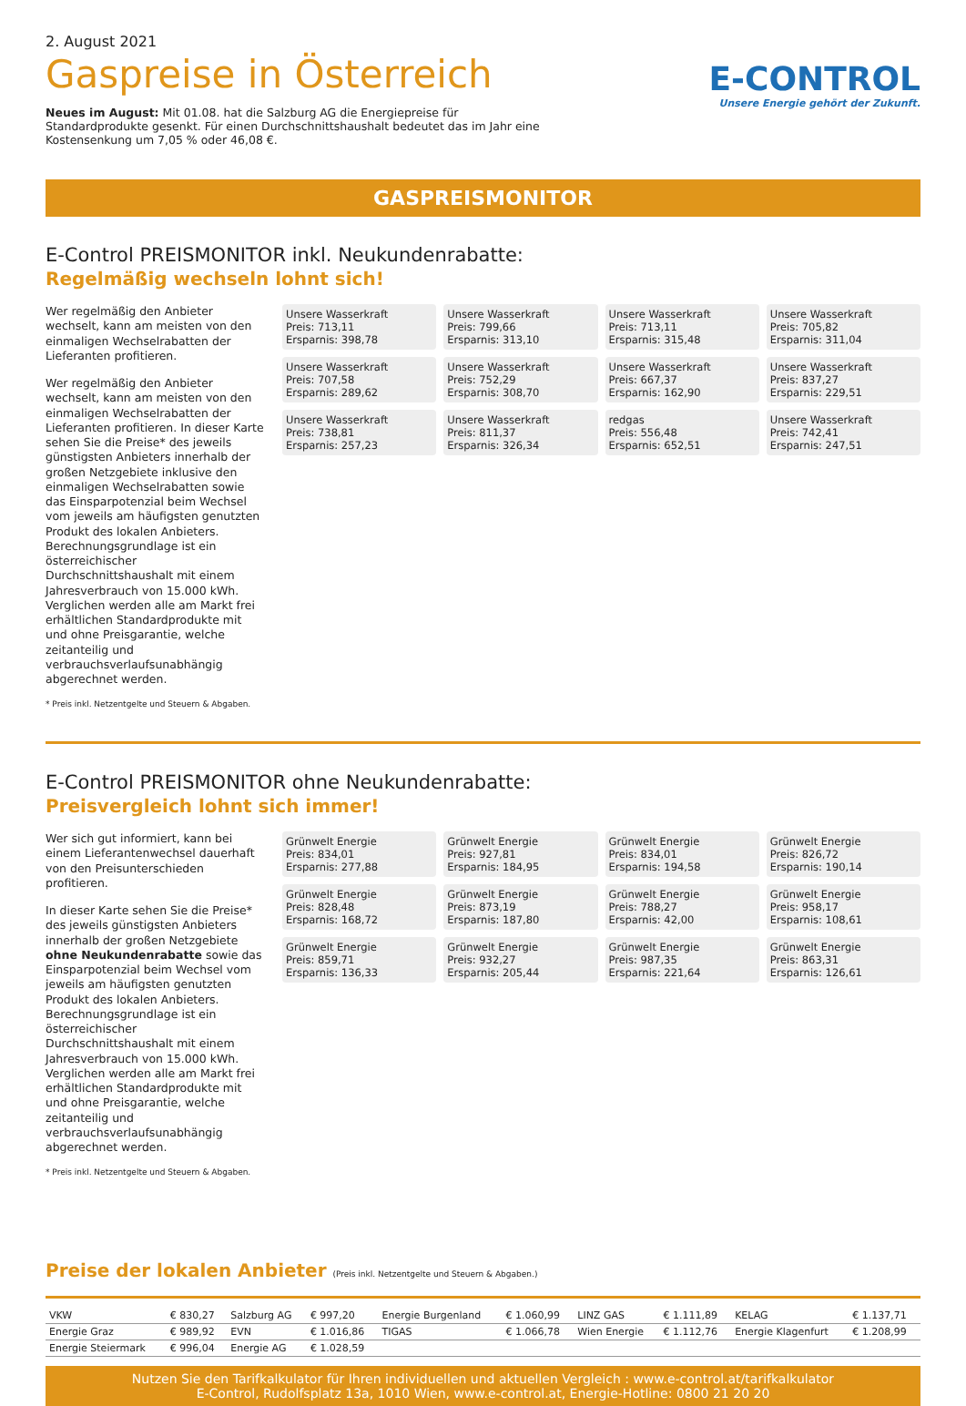2. August 2021
Gaspreise in Österreich
Neues im August: Mit 01.08. hat die Salzburg AG die Energiepreise für Standardprodukte gesenkt. Für einen Durchschnittshaushalt bedeutet das im Jahr eine Kostensenkung um 7,05 % oder 46,08 €.
E-CONTROL
Unsere Energie gehört der Zukunft.
GASPREISMONITOR
E-Control PREISMONITOR inkl. Neukundenrabatte:
Regelmäßig wechseln lohnt sich!
Wer regelmäßig den Anbieter wechselt, kann am meisten von den einmaligen Wechselrabatten der Lieferanten profitieren.
Wer regelmäßig den Anbieter wechselt, kann am meisten von den einmaligen Wechselrabatten der Lieferanten profitieren. In dieser Karte sehen Sie die Preise* des jeweils günstigsten Anbieters innerhalb der großen Netzgebiete inklusive den einmaligen Wechselrabatten sowie das Einsparpotenzial beim Wechsel vom jeweils am häufigsten genutzten Produkt des lokalen Anbieters. Berechnungsgrundlage ist ein österreichischer Durchschnittshaushalt mit einem Jahresverbrauch von 15.000 kWh. Verglichen werden alle am Markt frei erhältlichen Standardprodukte mit und ohne Preisgarantie, welche zeitanteilig und verbrauchsverlaufsunabhängig abgerechnet werden.
* Preis inkl. Netzentgelte und Steuern & Abgaben.
Unsere Wasserkraft
Preis: 713,11
Ersparnis: 398,78
Unsere Wasserkraft
Preis: 799,66
Ersparnis: 313,10
Unsere Wasserkraft
Preis: 713,11
Ersparnis: 315,48
Unsere Wasserkraft
Preis: 705,82
Ersparnis: 311,04
Unsere Wasserkraft
Preis: 707,58
Ersparnis: 289,62
Unsere Wasserkraft
Preis: 752,29
Ersparnis: 308,70
Unsere Wasserkraft
Preis: 667,37
Ersparnis: 162,90
Unsere Wasserkraft
Preis: 837,27
Ersparnis: 229,51
Unsere Wasserkraft
Preis: 738,81
Ersparnis: 257,23
Unsere Wasserkraft
Preis: 811,37
Ersparnis: 326,34
redgas
Preis: 556,48
Ersparnis: 652,51
Unsere Wasserkraft
Preis: 742,41
Ersparnis: 247,51
E-Control PREISMONITOR ohne Neukundenrabatte:
Preisvergleich lohnt sich immer!
Wer sich gut informiert, kann bei einem Lieferantenwechsel dauerhaft von den Preisunterschieden profitieren.
In dieser Karte sehen Sie die Preise* des jeweils günstigsten Anbieters innerhalb der großen Netzgebiete ohne Neukundenrabatte sowie das Einsparpotenzial beim Wechsel vom jeweils am häufigsten genutzten Produkt des lokalen Anbieters. Berechnungsgrundlage ist ein österreichischer Durchschnittshaushalt mit einem Jahresverbrauch von 15.000 kWh. Verglichen werden alle am Markt frei erhältlichen Standardprodukte mit und ohne Preisgarantie, welche zeitanteilig und verbrauchsverlaufsunabhängig abgerechnet werden.
* Preis inkl. Netzentgelte und Steuern & Abgaben.
Grünwelt Energie
Preis: 834,01
Ersparnis: 277,88
Grünwelt Energie
Preis: 927,81
Ersparnis: 184,95
Grünwelt Energie
Preis: 834,01
Ersparnis: 194,58
Grünwelt Energie
Preis: 826,72
Ersparnis: 190,14
Grünwelt Energie
Preis: 828,48
Ersparnis: 168,72
Grünwelt Energie
Preis: 873,19
Ersparnis: 187,80
Grünwelt Energie
Preis: 788,27
Ersparnis: 42,00
Grünwelt Energie
Preis: 958,17
Ersparnis: 108,61
Grünwelt Energie
Preis: 859,71
Ersparnis: 136,33
Grünwelt Energie
Preis: 932,27
Ersparnis: 205,44
Grünwelt Energie
Preis: 987,35
Ersparnis: 221,64
Grünwelt Energie
Preis: 863,31
Ersparnis: 126,61
Preise der lokalen Anbieter (Preis inkl. Netzentgelte und Steuern & Abgaben.)
| VKW | € 830,27 | Salzburg AG | € 997,20 | Energie Burgenland | € 1.060,99 | LINZ GAS | € 1.111,89 | KELAG | € 1.137,71 |
| Energie Graz | € 989,92 | EVN | € 1.016,86 | TIGAS | € 1.066,78 | Wien Energie | € 1.112,76 | Energie Klagenfurt | € 1.208,99 |
| Energie Steiermark | € 996,04 | Energie AG | € 1.028,59 | | | | | | |
Nutzen Sie den Tarifkalkulator für Ihren individuellen und aktuellen Vergleich : www.e-control.at/tarifkalkulator
E-Control, Rudolfsplatz 13a, 1010 Wien, www.e-control.at, Energie-Hotline: 0800 21 20 20